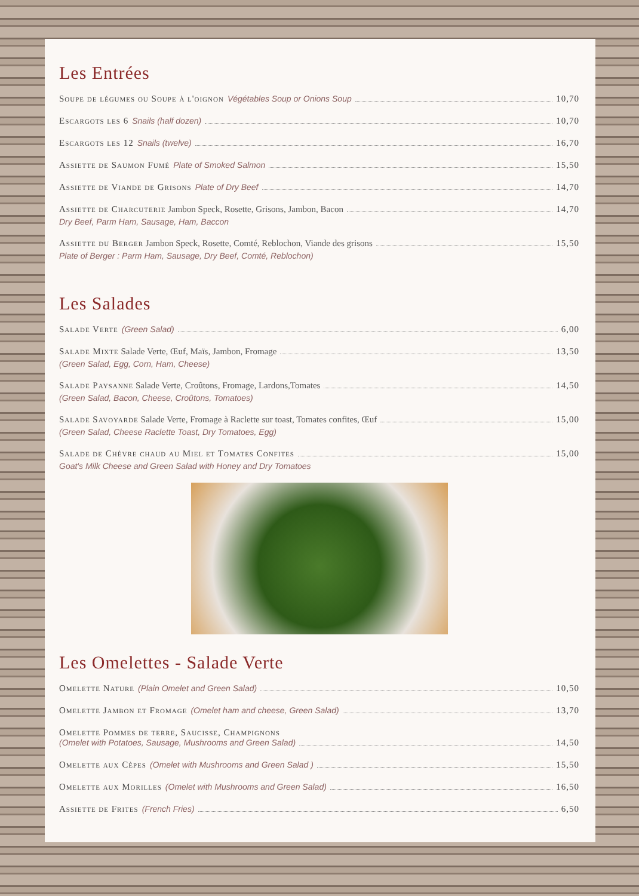Les Entrées
Soupe de légumes ou Soupe à l'oignon Végétables Soup or Onions Soup 10,70
Escargots les 6 Snails (half dozen) 10,70
Escargots les 12 Snails (twelve) 16,70
Assiette de Saumon Fumé Plate of Smoked Salmon 15,50
Assiette de Viande de Grisons Plate of Dry Beef 14,70
Assiette de Charcuterie Jambon Speck, Rosette, Grisons, Jambon, Bacon 14,70
Dry Beef, Parm Ham, Sausage, Ham, Baccon
Assiette du Berger Jambon Speck, Rosette, Comté, Reblochon, Viande des grisons 15,50
Plate of Berger : Parm Ham, Sausage, Dry Beef, Comté, Reblochon)
Les Salades
Salade Verte (Green Salad) 6,00
Salade Mixte Salade Verte, Œuf, Maïs, Jambon, Fromage 13,50
(Green Salad, Egg, Corn, Ham, Cheese)
Salade Paysanne Salade Verte, Croûtons, Fromage, Lardons,Tomates 14,50
(Green Salad, Bacon, Cheese, Croûtons, Tomatoes)
Salade Savoyarde Salade Verte, Fromage à Raclette sur toast, Tomates confites, Œuf 15,00
(Green Salad, Cheese Raclette Toast, Dry Tomatoes, Egg)
Salade de Chèvre chaud au Miel et Tomates Confites 15,00
Goat's Milk Cheese and Green Salad with Honey and Dry Tomatoes
Les Omelettes - Salade Verte
Omelette Nature (Plain Omelet and Green Salad) 10,50
Omelette Jambon et Fromage (Omelet ham and cheese, Green Salad) 13,70
Omelette Pommes de terre, Saucisse, Champignons
(Omelet with Potatoes, Sausage, Mushrooms and Green Salad) 14,50
Omelette aux Cèpes (Omelet with Mushrooms and Green Salad ) 15,50
Omelette aux Morilles (Omelet with Mushrooms and Green Salad) 16,50
Assiette de Frites (French Fries) 6,50